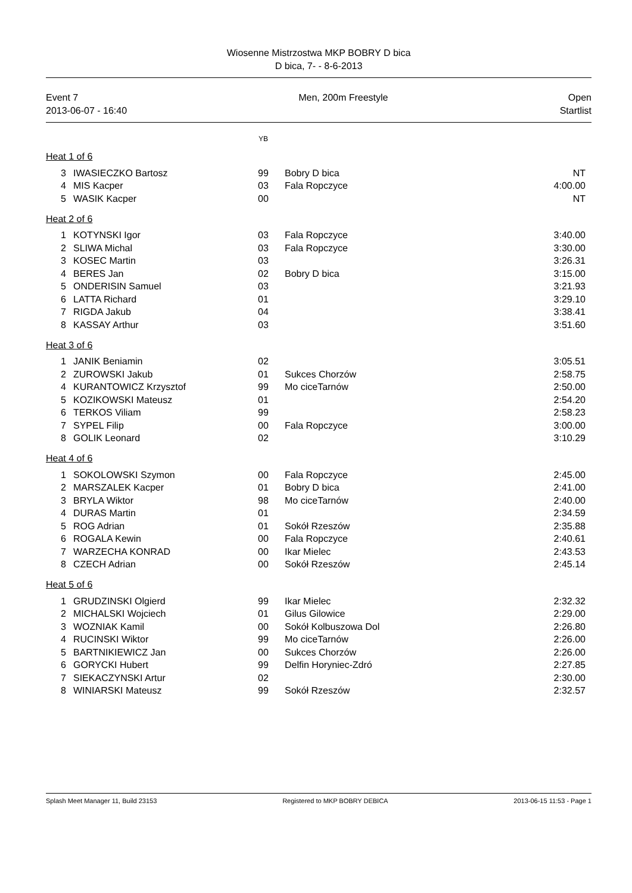Wiosenne Mistrzostwa MKP BOBRY D bica
D bica, 7- - 8-6-2013
Event 7
2013-06-07 - 16:40
Men, 200m Freestyle Open
Startlist
YB
Heat 1 of 6
| 3 | IWASIECZKO Bartosz | 99 | Bobry D bica | NT |
| 4 | MIS Kacper | 03 | Fala Ropczyce | 4:00.00 |
| 5 | WASIK Kacper | 00 | | NT |
Heat 2 of 6
| 1 | KOTYNSKI Igor | 03 | Fala Ropczyce | 3:40.00 |
| 2 | SLIWA Michal | 03 | Fala Ropczyce | 3:30.00 |
| 3 | KOSEC Martin | 03 | | 3:26.31 |
| 4 | BERES Jan | 02 | Bobry D bica | 3:15.00 |
| 5 | ONDERISIN Samuel | 03 | | 3:21.93 |
| 6 | LATTA Richard | 01 | | 3:29.10 |
| 7 | RIGDA Jakub | 04 | | 3:38.41 |
| 8 | KASSAY Arthur | 03 | | 3:51.60 |
Heat 3 of 6
| 1 | JANIK Beniamin | 02 | | 3:05.51 |
| 2 | ZUROWSKI Jakub | 01 | Sukces Chorzów | 2:58.75 |
| 4 | KURANTOWICZ Krzysztof | 99 | Mo ciceTarnów | 2:50.00 |
| 5 | KOZIKOWSKI Mateusz | 01 | | 2:54.20 |
| 6 | TERKOS Viliam | 99 | | 2:58.23 |
| 7 | SYPEL Filip | 00 | Fala Ropczyce | 3:00.00 |
| 8 | GOLIK Leonard | 02 | | 3:10.29 |
Heat 4 of 6
| 1 | SOKOLOWSKI Szymon | 00 | Fala Ropczyce | 2:45.00 |
| 2 | MARSZALEK Kacper | 01 | Bobry D bica | 2:41.00 |
| 3 | BRYLA Wiktor | 98 | Mo ciceTarnów | 2:40.00 |
| 4 | DURAS Martin | 01 | | 2:34.59 |
| 5 | ROG Adrian | 01 | Sokół Rzeszów | 2:35.88 |
| 6 | ROGALA Kewin | 00 | Fala Ropczyce | 2:40.61 |
| 7 | WARZECHA KONRAD | 00 | Ikar Mielec | 2:43.53 |
| 8 | CZECH Adrian | 00 | Sokół Rzeszów | 2:45.14 |
Heat 5 of 6
| 1 | GRUDZINSKI Olgierd | 99 | Ikar Mielec | 2:32.32 |
| 2 | MICHALSKI Wojciech | 01 | Gilus Gilowice | 2:29.00 |
| 3 | WOZNIAK Kamil | 00 | Sokół Kolbuszowa Dol | 2:26.80 |
| 4 | RUCINSKI Wiktor | 99 | Mo ciceTarnów | 2:26.00 |
| 5 | BARTNIKIEWICZ Jan | 00 | Sukces Chorzów | 2:26.00 |
| 6 | GORYCKI Hubert | 99 | Delfin Horyniec-Zdró | 2:27.85 |
| 7 | SIEKACZYNSKI Artur | 02 | | 2:30.00 |
| 8 | WINIARSKI Mateusz | 99 | Sokół Rzeszów | 2:32.57 |
Splash Meet Manager 11, Build 23153 Registered to MKP BOBRY DEBICA 2013-06-15 11:53 - Page 1